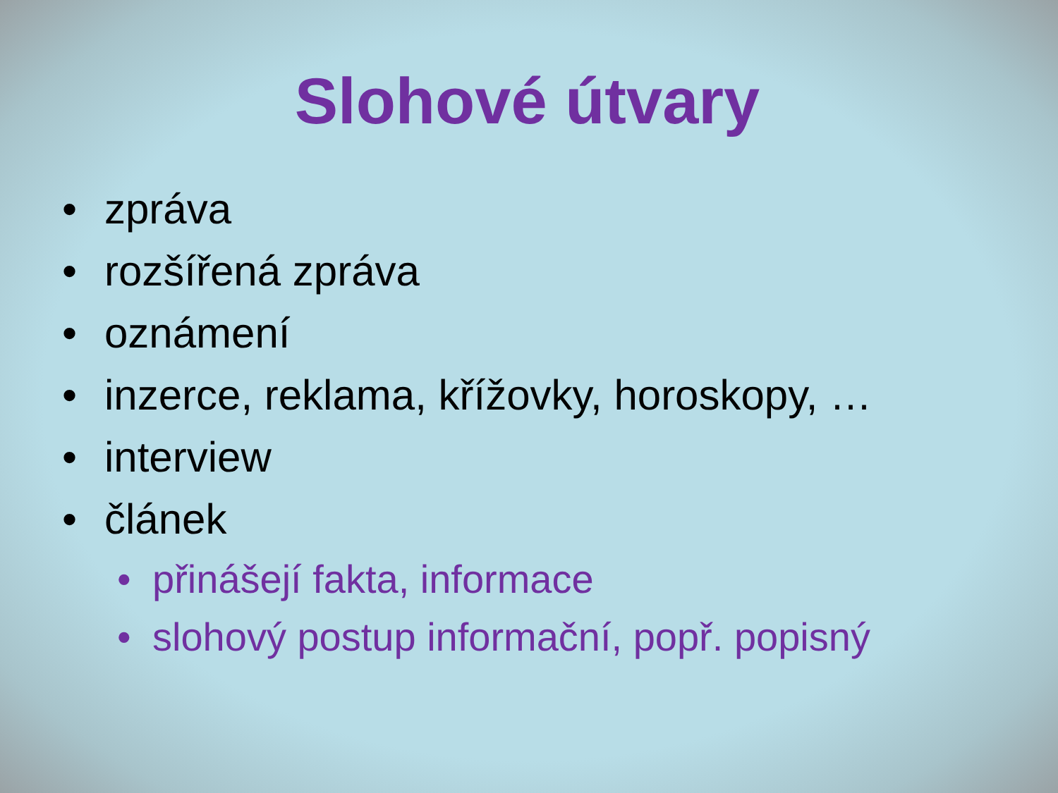Slohové útvary
• zpráva
• rozšířená zpráva
• oznámení
• inzerce, reklama, křížovky, horoskopy, …
• interview
• článek
• přinášejí fakta, informace
• slohový postup informační, popř. popisný